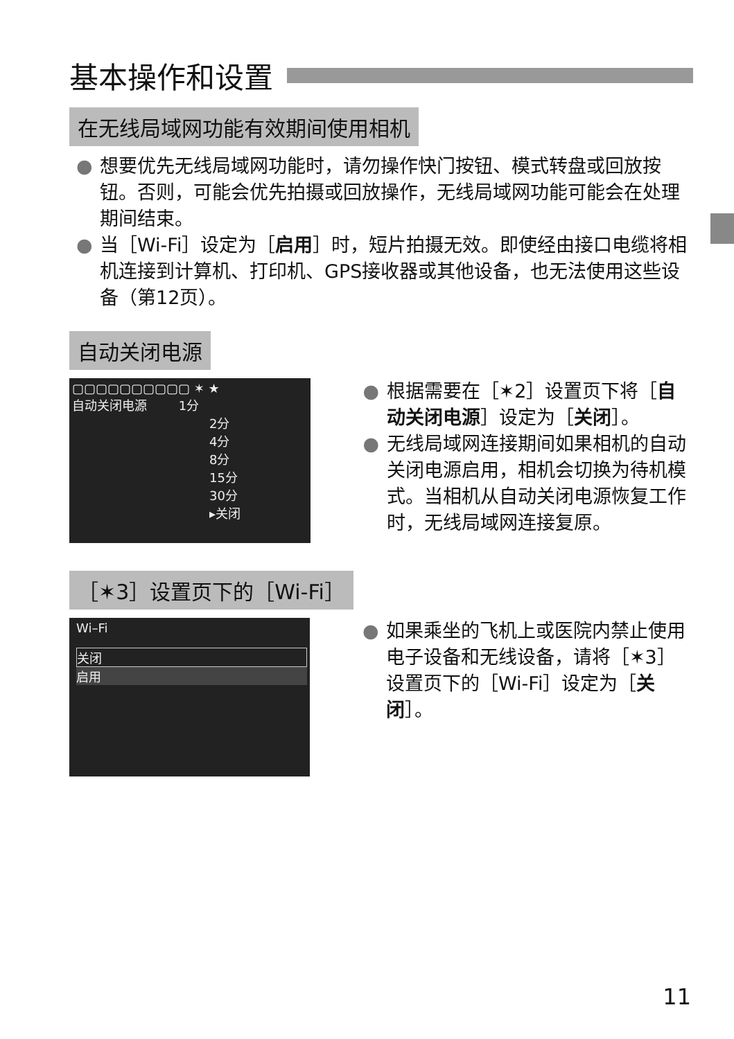基本操作和设置
在无线局域网功能有效期间使用相机
● 想要优先无线局域网功能时，请勿操作快门按钮、模式转盘或回放按钮。否则，可能会优先拍摄或回放操作，无线局域网功能可能会在处理期间结束。
● 当［Wi-Fi］设定为［启用］时，短片拍摄无效。即使经由接口电缆将相机连接到计算机、打印机、GPS接收器或其他设备，也无法使用这些设备（第12页）。
自动关闭电源
▢▢▢▢▢▢▢▢▢▢ ✶ ★
自动关闭电源 1分
2分
4分
8分
15分
30分
▸关闭
● 根据需要在［✶2］设置页下将［自动关闭电源］设定为［关闭］。
● 无线局域网连接期间如果相机的自动关闭电源启用，相机会切换为待机模式。当相机从自动关闭电源恢复工作时，无线局域网连接复原。
［✶3］设置页下的［Wi-Fi］
Wi–Fi
关闭
启用
● 如果乘坐的飞机上或医院内禁止使用电子设备和无线设备，请将［✶3］设置页下的［Wi-Fi］设定为［关闭］。
11